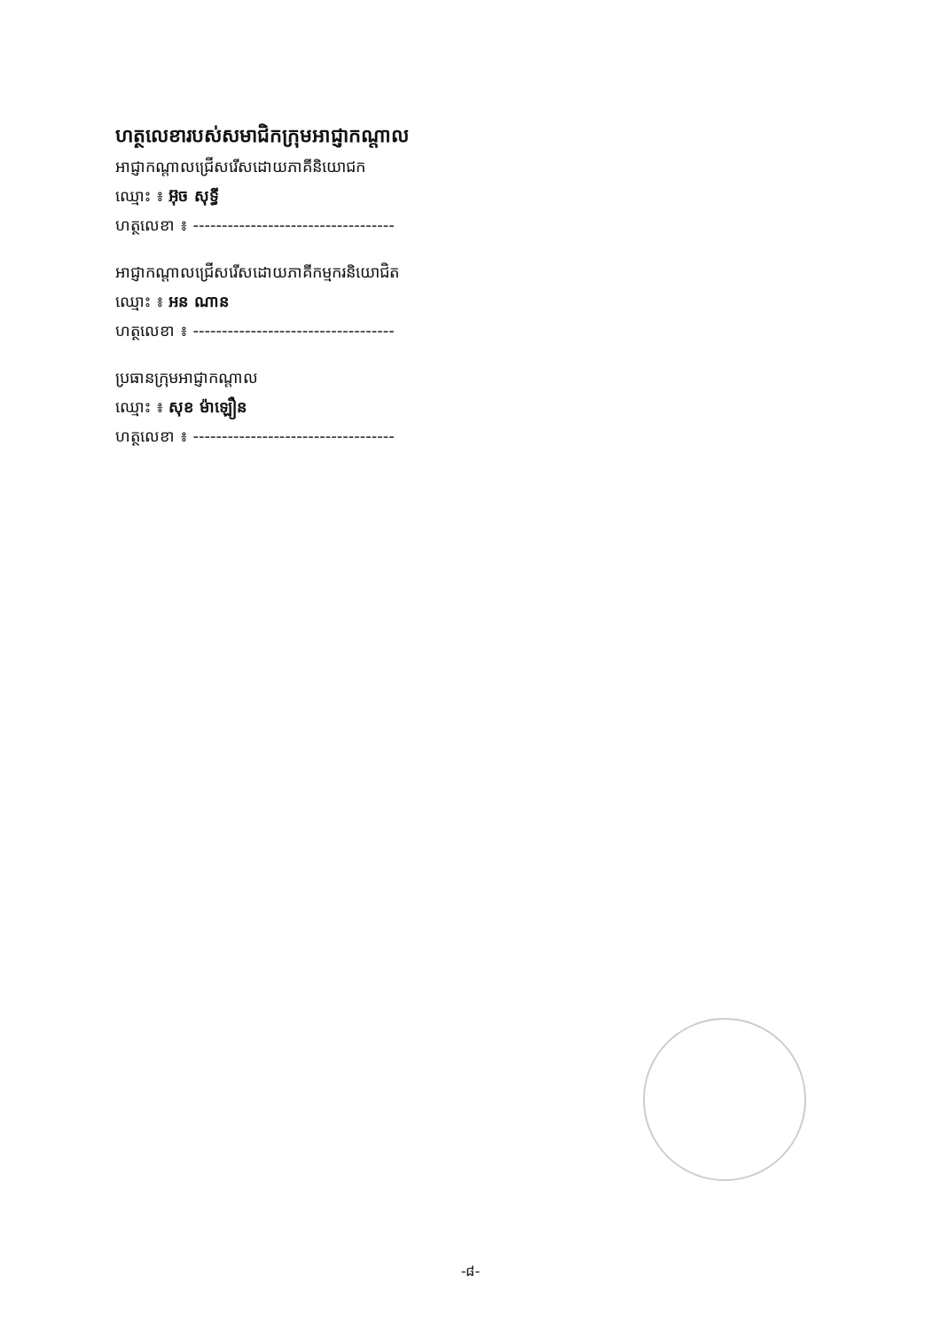ហត្ថលេខារបស់សមាជិកក្រុមអាជ្ញាកណ្តាល
អាជ្ញាកណ្តាលជ្រើសរើសដោយភាគីនិយោជក
ឈ្មោះ ៖ អ៊ុច សុទ្ធី
ហត្ថលេខា ៖ -----------------------------------
អាជ្ញាកណ្តាលជ្រើសរើសដោយភាគីកម្មករនិយោជិត
ឈ្មោះ ៖ អន ណាន
ហត្ថលេខា ៖ -----------------------------------
ប្រធានក្រុមអាជ្ញាកណ្តាល
ឈ្មោះ ៖ សុខ ម៉ាឡឿន
ហត្ថលេខា ៖ -----------------------------------
-៨-